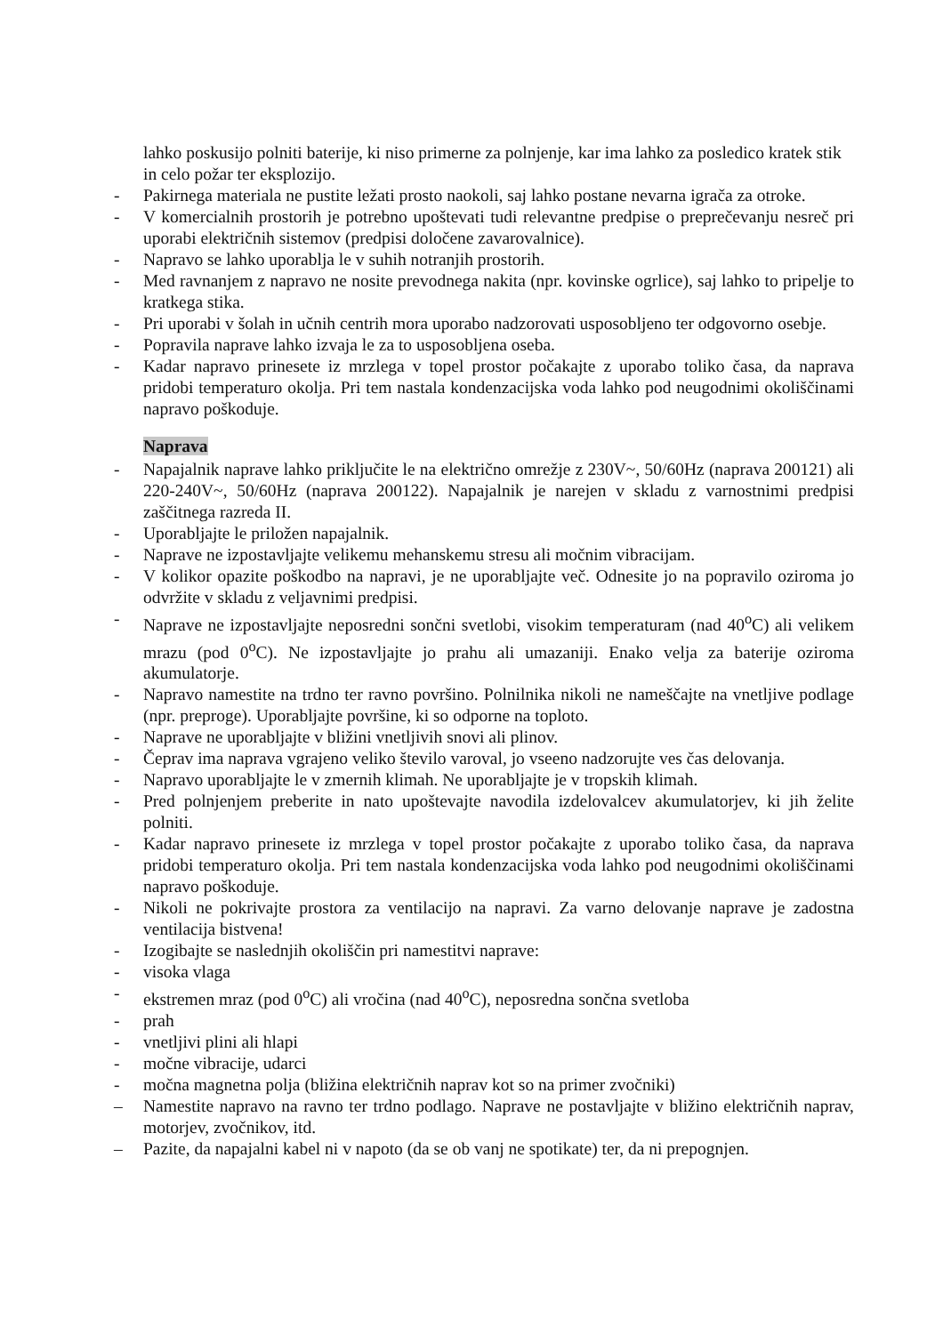lahko poskusijo polniti baterije, ki niso primerne za polnjenje, kar ima lahko za posledico kratek stik in celo požar ter eksplozijo.
- Pakirnega materiala ne pustite ležati prosto naokoli, saj lahko postane nevarna igrača za otroke.
- V komercialnih prostorih je potrebno upoštevati tudi relevantne predpise o preprečevanju nesreč pri uporabi električnih sistemov (predpisi določene zavarovalnice).
- Napravo se lahko uporablja le v suhih notranjih prostorih.
- Med ravnanjem z napravo ne nosite prevodnega nakita (npr. kovinske ogrlice), saj lahko to pripelje to kratkega stika.
- Pri uporabi v šolah in učnih centrih mora uporabo nadzorovati usposobljeno ter odgovorno osebje.
- Popravila naprave lahko izvaja le za to usposobljena oseba.
- Kadar napravo prinesete iz mrzlega v topel prostor počakajte z uporabo toliko časa, da naprava pridobi temperaturo okolja. Pri tem nastala kondenzacijska voda lahko pod neugodnimi okoliščinami napravo poškoduje.
Naprava
- Napajalnik naprave lahko priključite le na električno omrežje z 230V~, 50/60Hz (naprava 200121) ali 220-240V~, 50/60Hz (naprava 200122). Napajalnik je narejen v skladu z varnostnimi predpisi zaščitnega razreda II.
- Uporabljajte le priložen napajalnik.
- Naprave ne izpostavljajte velikemu mehanskemu stresu ali močnim vibracijam.
- V kolikor opazite poškodbo na napravi, je ne uporabljajte več. Odnesite jo na popravilo oziroma jo odvržite v skladu z veljavnimi predpisi.
- Naprave ne izpostavljajte neposredni sončni svetlobi, visokim temperaturam (nad 40<sup>o</sup>C) ali velikem mrazu (pod 0<sup>o</sup>C). Ne izpostavljajte jo prahu ali umazaniji. Enako velja za baterije oziroma akumulatorje.
- Napravo namestite na trdno ter ravno površino. Polnilnika nikoli ne nameščajte na vnetljive podlage (npr. preproge). Uporabljajte površine, ki so odporne na toploto.
- Naprave ne uporabljajte v bližini vnetljivih snovi ali plinov.
- Čeprav ima naprava vgrajeno veliko število varoval, jo vseeno nadzorujte ves čas delovanja.
- Napravo uporabljajte le v zmernih klimah. Ne uporabljajte je v tropskih klimah.
- Pred polnjenjem preberite in nato upoštevajte navodila izdelovalcev akumulatorjev, ki jih želite polniti.
- Kadar napravo prinesete iz mrzlega v topel prostor počakajte z uporabo toliko časa, da naprava pridobi temperaturo okolja. Pri tem nastala kondenzacijska voda lahko pod neugodnimi okoliščinami napravo poškoduje.
- Nikoli ne pokrivajte prostora za ventilacijo na napravi. Za varno delovanje naprave je zadostna ventilacija bistvena!
- Izogibajte se naslednjih okoliščin pri namestitvi naprave:
- visoka vlaga
- ekstremen mraz (pod 0<sup>o</sup>C) ali vročina (nad 40<sup>o</sup>C), neposredna sončna svetloba
- prah
- vnetljivi plini ali hlapi
- močne vibracije, udarci
- močna magnetna polja (bližina električnih naprav kot so na primer zvočniki)
– Namestite napravo na ravno ter trdno podlago. Naprave ne postavljajte v bližino električnih naprav, motorjev, zvočnikov, itd.
– Pazite, da napajalni kabel ni v napoto (da se ob vanj ne spotikate) ter, da ni prepognjen.